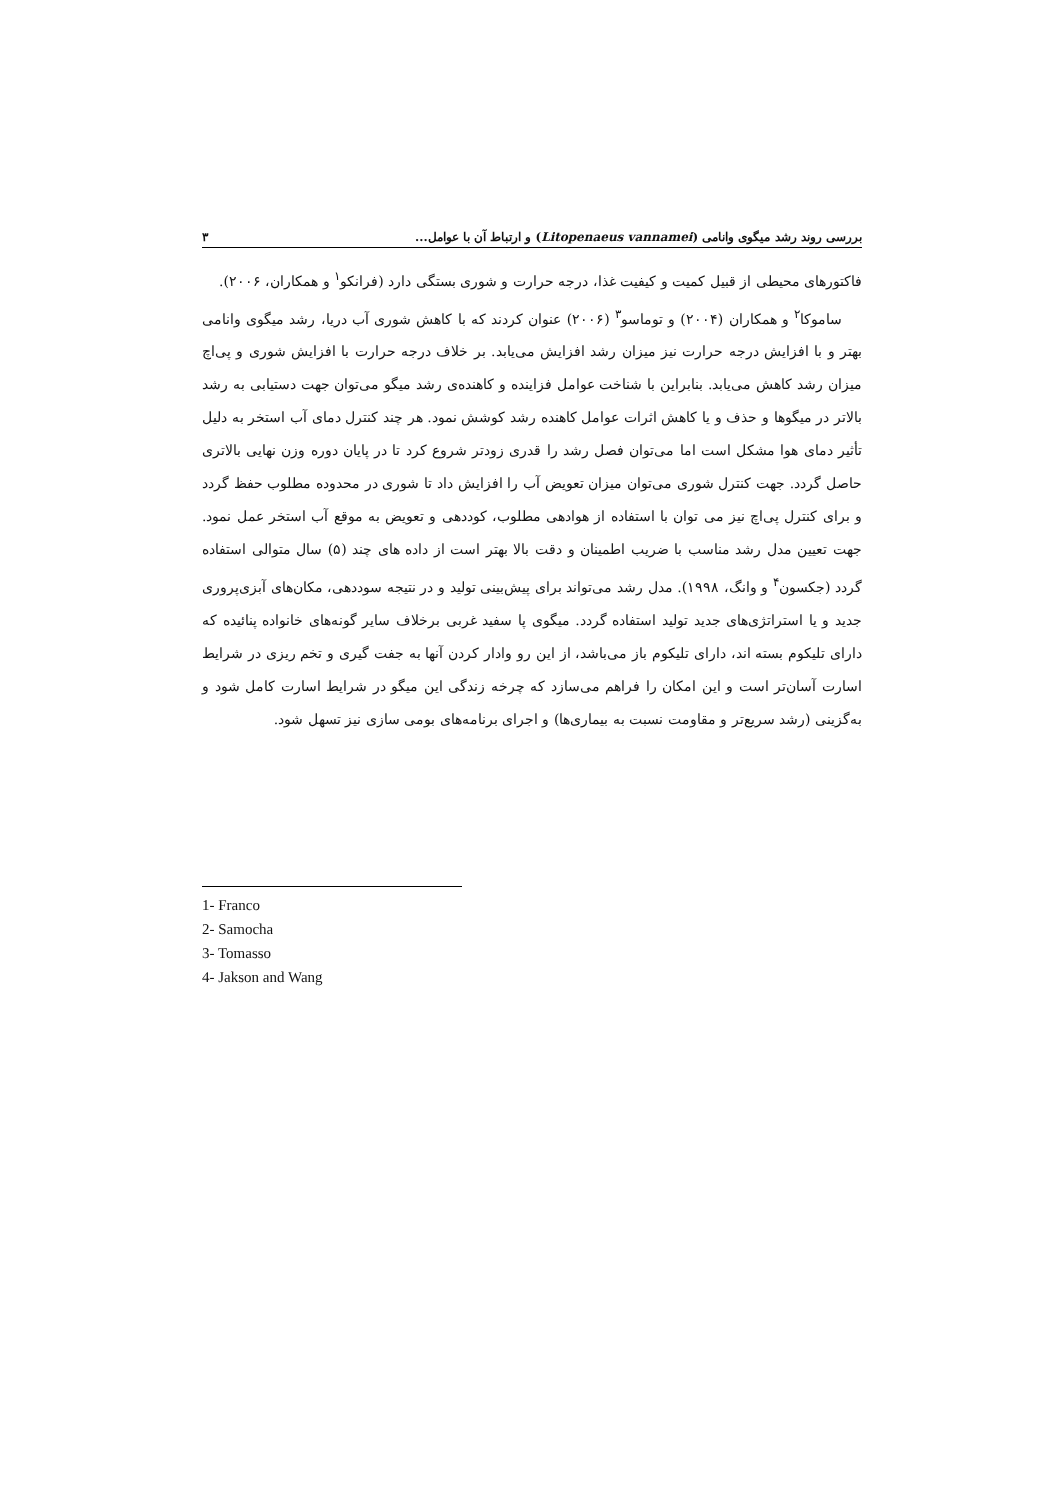بررسی روند رشد میگوی وانامی (Litopenaeus vannamei) و ارتباط آن با عوامل... ۳
فاکتورهای محیطی از قبیل کمیت و کیفیت غذا، درجه حرارت و شوری بستگی دارد (فرانکو<sup>۱</sup> و همکاران، ۲۰۰۶).
ساموکا<sup>۲</sup> و همکاران (۲۰۰۴) و توماسو<sup>۳</sup> (۲۰۰۶) عنوان کردند که با کاهش شوری آب دریا، رشد میگوی وانامی بهتر و با افزایش درجه حرارت نیز میزان رشد افزایش می‌یابد. بر خلاف درجه حرارت با افزایش شوری و پی‌اچ میزان رشد کاهش می‌یابد. بنابراین با شناخت عوامل فزاینده و کاهنده‌ی رشد میگو می‌توان جهت دستیابی به رشد بالاتر در میگوها و حذف و یا کاهش اثرات عوامل کاهنده رشد کوشش نمود. هر چند کنترل دمای آب استخر به دلیل تأثیر دمای هوا مشکل است اما می‌توان فصل رشد را قدری زودتر شروع کرد تا در پایان دوره وزن نهایی بالاتری حاصل گردد. جهت کنترل شوری می‌توان میزان تعویض آب را افزایش داد تا شوری در محدوده مطلوب حفظ گردد و برای کنترل پی‌اچ نیز می توان با استفاده از هوادهی مطلوب، کوددهی و تعویض به موقع آب استخر عمل نمود. جهت تعیین مدل رشد مناسب با ضریب اطمینان و دقت بالا بهتر است از داده های چند (۵) سال متوالی استفاده گردد (جکسون<sup>۴</sup> و وانگ، ۱۹۹۸). مدل رشد می‌تواند برای پیش‌بینی تولید و در نتیجه سوددهی، مکان‌های آبزی‌پروری جدید و یا استراتژی‌های جدید تولید استفاده گردد. میگوی پا سفید غربی برخلاف سایر گونه‌های خانواده پنائیده که دارای تلیکوم بسته اند، دارای تلیکوم باز می‌باشد، از این رو وادار کردن آنها به جفت گیری و تخم ریزی در شرایط اسارت آسان‌تر است و این امکان را فراهم می‌سازد که چرخه زندگی این میگو در شرایط اسارت کامل شود و به‌گزینی (رشد سریع‌تر و مقاومت نسبت به بیماری‌ها) و اجرای برنامه‌های بومی سازی نیز تسهل شود.
1- Franco
2- Samocha
3- Tomasso
4- Jakson and Wang